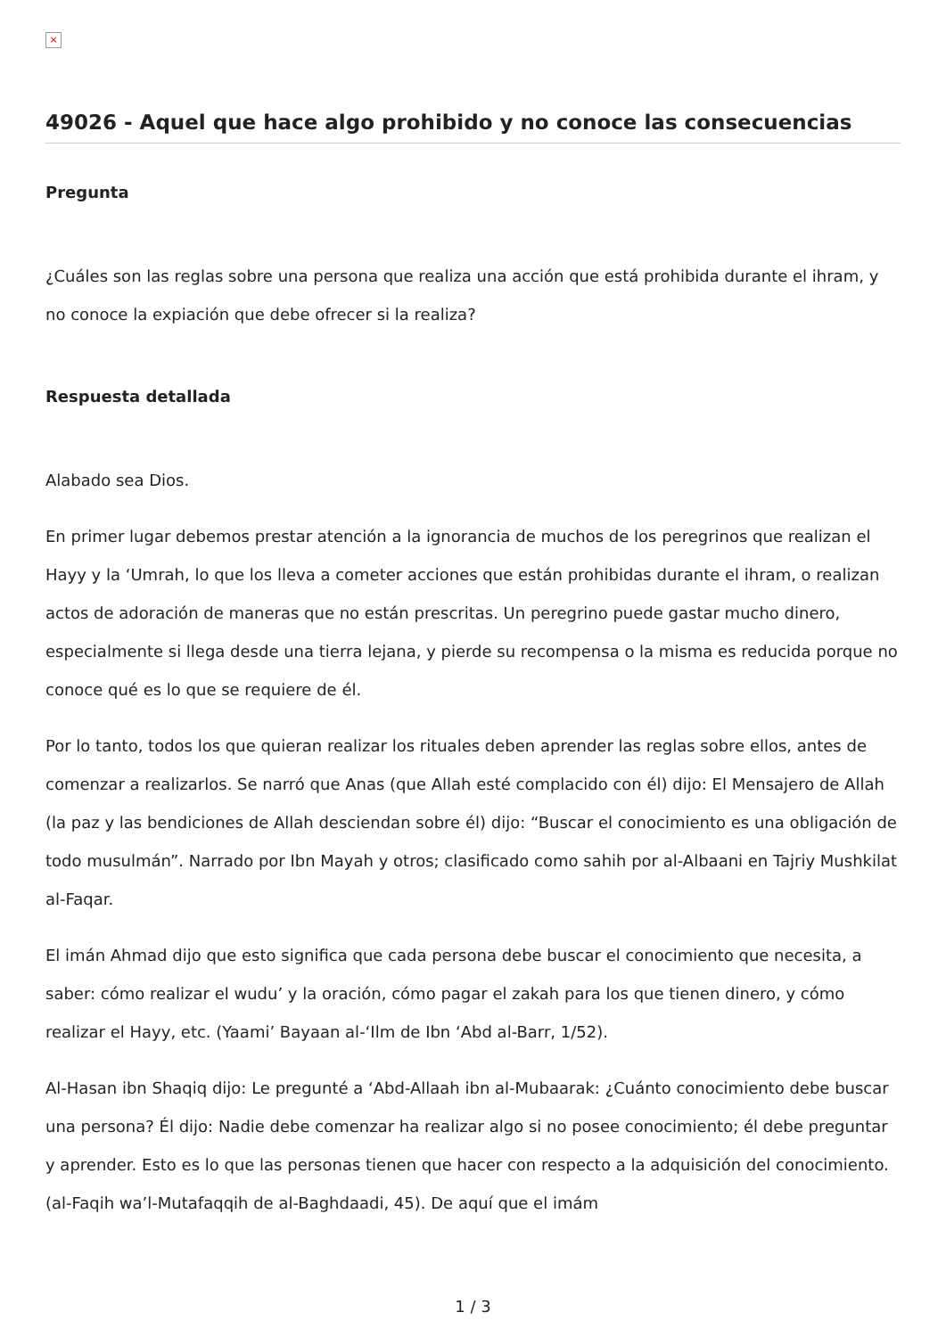×
49026 - Aquel que hace algo prohibido y no conoce las consecuencias
Pregunta
¿Cuáles son las reglas sobre una persona que realiza una acción que está prohibida durante el ihram, y no conoce la expiación que debe ofrecer si la realiza?
Respuesta detallada
Alabado sea Dios.
En primer lugar debemos prestar atención a la ignorancia de muchos de los peregrinos que realizan el Hayy y la ‘Umrah, lo que los lleva a cometer acciones que están prohibidas durante el ihram, o realizan actos de adoración de maneras que no están prescritas. Un peregrino puede gastar mucho dinero, especialmente si llega desde una tierra lejana, y pierde su recompensa o la misma es reducida porque no conoce qué es lo que se requiere de él.
Por lo tanto, todos los que quieran realizar los rituales deben aprender las reglas sobre ellos, antes de comenzar a realizarlos. Se narró que Anas (que Allah esté complacido con él) dijo: El Mensajero de Allah (la paz y las bendiciones de Allah desciendan sobre él) dijo: “Buscar el conocimiento es una obligación de todo musulmán”. Narrado por Ibn Mayah y otros; clasificado como sahih por al-Albaani en Tajriy Mushkilat al-Faqar.
El imán Ahmad dijo que esto significa que cada persona debe buscar el conocimiento que necesita, a saber: cómo realizar el wudu’ y la oración, cómo pagar el zakah para los que tienen dinero, y cómo realizar el Hayy, etc. (Yaami’ Bayaan al-‘Ilm de Ibn ‘Abd al-Barr, 1/52).
Al-Hasan ibn Shaqiq dijo: Le pregunté a ‘Abd-Allaah ibn al-Mubaarak: ¿Cuánto conocimiento debe buscar una persona? Él dijo: Nadie debe comenzar ha realizar algo si no posee conocimiento; él debe preguntar y aprender. Esto es lo que las personas tienen que hacer con respecto a la adquisición del conocimiento. (al-Faqih wa’l-Mutafaqqih de al-Baghdaadi, 45). De aquí que el imám
1 / 3